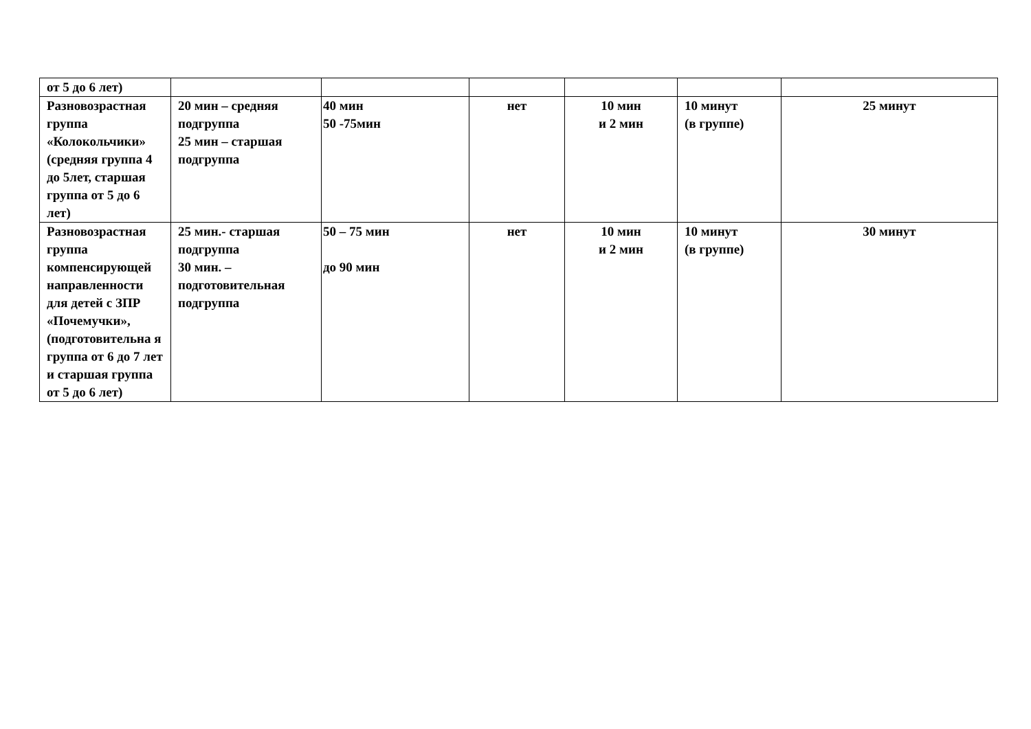| от 5 до 6 лет) | | | | | | |
| Разновозрастная группа «Колокольчики» (средняя группа 4 до 5лет, старшая группа от 5 до 6 лет) | 20 мин – средняя подгруппа 25 мин – старшая подгруппа | 40 мин 50 -75мин | нет | 10 мин и 2 мин | 10 минут (в группе) | 25 минут |
| Разновозрастная группа компенсирующей направленности для детей с ЗПР «Почемучки», (подготовительна я группа от 6 до 7 лет и старшая группа от 5 до 6 лет) | 25 мин.- старшая подгруппа 30 мин. – подготовительная подгруппа | 50 – 75 мин до 90 мин | нет | 10 мин и 2 мин | 10 минут (в группе) | 30 минут |